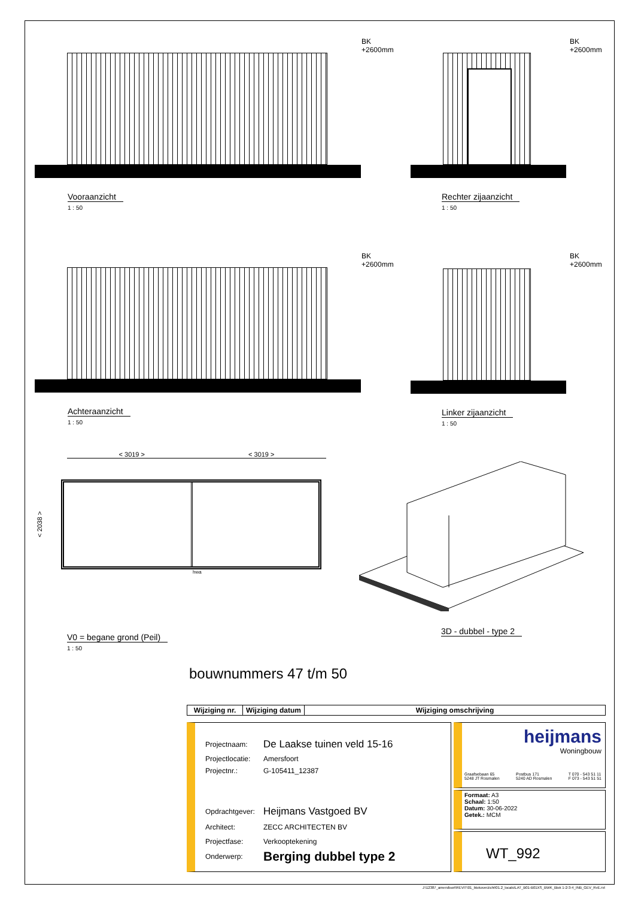BK
+2600mm
Vooraanzicht
1 : 50
BK
+2600mm
Rechter zijaanzicht
1 : 50
BK
+2600mm
Achteraanzicht
1 : 50
BK
+2600mm
Linker zijaanzicht
1 : 50
< 3019 > < 3019 >
< 2038 >
hwa
V0 = begane grond (Peil)
1 : 50
3D - dubbel - type 2
bouwnummers 47 t/m 50
| Wijziging nr. | Wijziging datum | Wijziging omschrijving |
| --- | --- | --- |
| Projectnaam: | De Laakse tuinen veld 15-16 |
| Projectlocatie: | Amersfoort |
| Projectnr.: | G-105411_12387 |
| Opdrachtgever: | Heijmans Vastgoed BV |
| Architect: | ZECC ARCHITECTEN BV |
| Projectfase: | Verkooptekening |
| Onderwerp: | Berging dubbel type 2 |
heijmans
Woningbouw
Graafsebaan 65
5248 JT Rosmalen Postbus 171
5240 AD Rosmalen T 070 - 543 51 11
F 073 - 543 51 51
Formaat: A3
Schaal: 1:50
Datum: 30-06-2022
Getek.: MCM
WT_992
J:\12387_amersfoort\REVIT\01_blokoverzicht\01.2_locals\LAT_B01-B01XS_BWK_Blok 1-2-3-4_INB_GEV_RvE.rvt